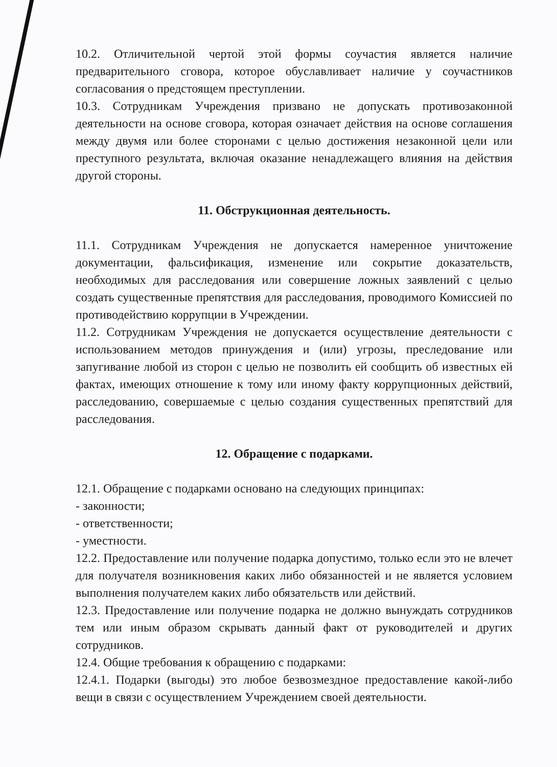10.2. Отличительной чертой этой формы соучастия является наличие предварительного сговора, которое обуславливает наличие у соучастников согласования о предстоящем преступлении.
10.3. Сотрудникам Учреждения призвано не допускать противозаконной деятельности на основе сговора, которая означает действия на основе соглашения между двумя или более сторонами с целью достижения незаконной цели или преступного результата, включая оказание ненадлежащего влияния на действия другой стороны.
11. Обструкционная деятельность.
11.1. Сотрудникам Учреждения не допускается намеренное уничтожение документации, фальсификация, изменение или сокрытие доказательств, необходимых для расследования или совершение ложных заявлений с целью создать существенные препятствия для расследования, проводимого Комиссией по противодействию коррупции в Учреждении.
11.2. Сотрудникам Учреждения не допускается осуществление деятельности с использованием методов принуждения и (или) угрозы, преследование или запугивание любой из сторон с целью не позволить ей сообщить об известных ей фактах, имеющих отношение к тому или иному факту коррупционных действий, расследованию, совершаемые с целью создания существенных препятствий для расследования.
12. Обращение с подарками.
12.1. Обращение с подарками основано на следующих принципах:
- законности;
- ответственности;
- уместности.
12.2. Предоставление или получение подарка допустимо, только если это не влечет для получателя возникновения каких либо обязанностей и не является условием выполнения получателем каких либо обязательств или действий.
12.3. Предоставление или получение подарка не должно вынуждать сотрудников тем или иным образом скрывать данный факт от руководителей и других сотрудников.
12.4. Общие требования к обращению с подарками:
12.4.1. Подарки (выгоды) это любое безвозмездное предоставление какой-либо вещи в связи с осуществлением Учреждением своей деятельности.